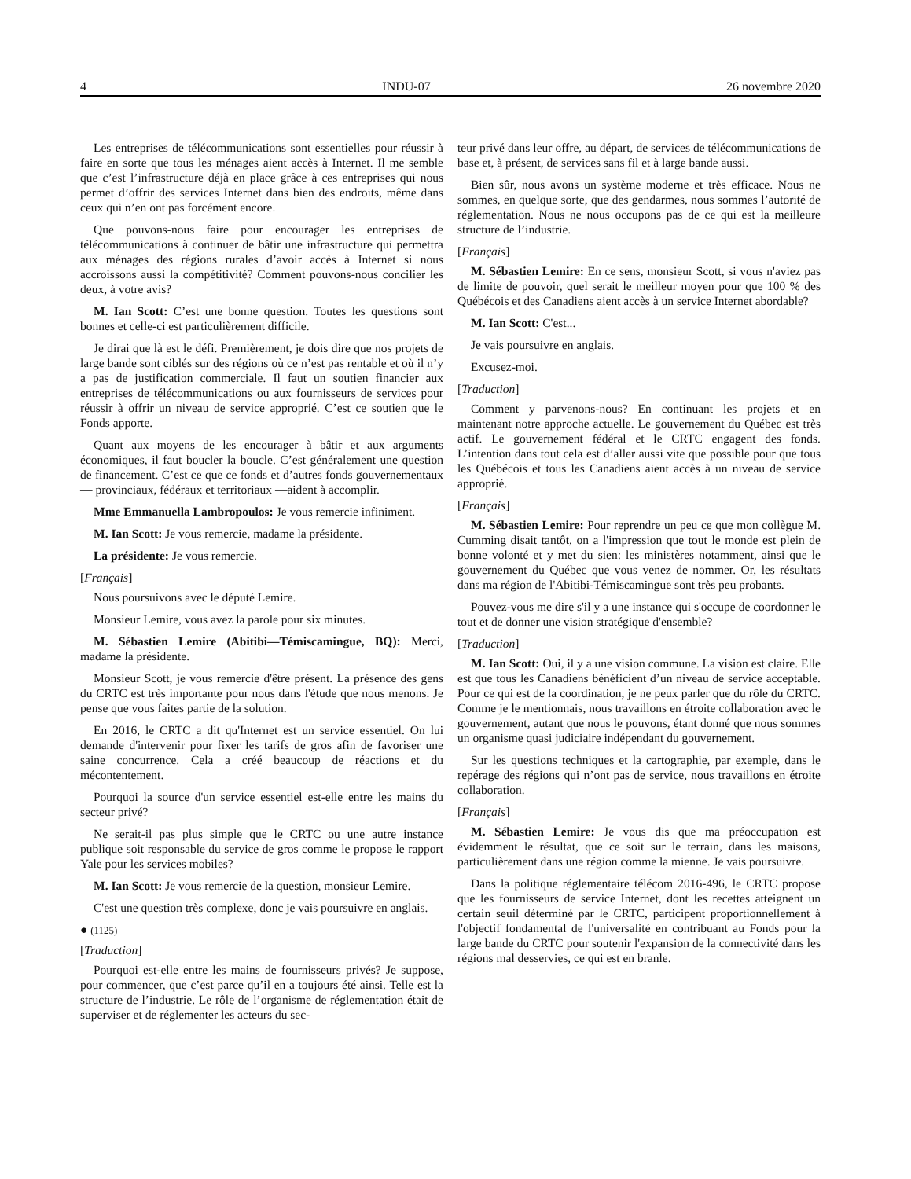4 INDU-07 26 novembre 2020
Les entreprises de télécommunications sont essentielles pour réussir à faire en sorte que tous les ménages aient accès à Internet. Il me semble que c’est l’infrastructure déjà en place grâce à ces entreprises qui nous permet d’offrir des services Internet dans bien des endroits, même dans ceux qui n’en ont pas forcément encore.
Que pouvons-nous faire pour encourager les entreprises de télécommunications à continuer de bâtir une infrastructure qui permettra aux ménages des régions rurales d’avoir accès à Internet si nous accroissons aussi la compétitivité? Comment pouvons-nous concilier les deux, à votre avis?
M. Ian Scott: C’est une bonne question. Toutes les questions sont bonnes et celle-ci est particulièrement difficile.
Je dirai que là est le défi. Premièrement, je dois dire que nos projets de large bande sont ciblés sur des régions où ce n’est pas rentable et où il n’y a pas de justification commerciale. Il faut un soutien financier aux entreprises de télécommunications ou aux fournisseurs de services pour réussir à offrir un niveau de service approprié. C’est ce soutien que le Fonds apporte.
Quant aux moyens de les encourager à bâtir et aux arguments économiques, il faut boucler la boucle. C’est généralement une question de financement. C’est ce que ce fonds et d’autres fonds gouvernementaux — provinciaux, fédéraux et territoriaux —aident à accomplir.
Mme Emmanuella Lambropoulos: Je vous remercie infiniment.
M. Ian Scott: Je vous remercie, madame la présidente.
La présidente: Je vous remercie.
[Français]
Nous poursuivons avec le député Lemire.
Monsieur Lemire, vous avez la parole pour six minutes.
M. Sébastien Lemire (Abitibi—Témiscamingue, BQ): Merci, madame la présidente.
Monsieur Scott, je vous remercie d'être présent. La présence des gens du CRTC est très importante pour nous dans l'étude que nous menons. Je pense que vous faites partie de la solution.
En 2016, le CRTC a dit qu'Internet est un service essentiel. On lui demande d'intervenir pour fixer les tarifs de gros afin de favoriser une saine concurrence. Cela a créé beaucoup de réactions et du mécontentement.
Pourquoi la source d'un service essentiel est-elle entre les mains du secteur privé?
Ne serait-il pas plus simple que le CRTC ou une autre instance publique soit responsable du service de gros comme le propose le rapport Yale pour les services mobiles?
M. Ian Scott: Je vous remercie de la question, monsieur Lemire.
C'est une question très complexe, donc je vais poursuivre en anglais.
● (1125)
[Traduction]
Pourquoi est-elle entre les mains de fournisseurs privés? Je suppose, pour commencer, que c’est parce qu’il en a toujours été ainsi. Telle est la structure de l’industrie. Le rôle de l’organisme de réglementation était de superviser et de réglementer les acteurs du sec-
teur privé dans leur offre, au départ, de services de télécommunications de base et, à présent, de services sans fil et à large bande aussi.
Bien sûr, nous avons un système moderne et très efficace. Nous ne sommes, en quelque sorte, que des gendarmes, nous sommes l’autorité de réglementation. Nous ne nous occupons pas de ce qui est la meilleure structure de l’industrie.
[Français]
M. Sébastien Lemire: En ce sens, monsieur Scott, si vous n'aviez pas de limite de pouvoir, quel serait le meilleur moyen pour que 100 % des Québécois et des Canadiens aient accès à un service Internet abordable?
M. Ian Scott: C'est...
Je vais poursuivre en anglais.
Excusez-moi.
[Traduction]
Comment y parvenons-nous? En continuant les projets et en maintenant notre approche actuelle. Le gouvernement du Québec est très actif. Le gouvernement fédéral et le CRTC engagent des fonds. L’intention dans tout cela est d’aller aussi vite que possible pour que tous les Québécois et tous les Canadiens aient accès à un niveau de service approprié.
[Français]
M. Sébastien Lemire: Pour reprendre un peu ce que mon collègue M. Cumming disait tantôt, on a l'impression que tout le monde est plein de bonne volonté et y met du sien: les ministères notamment, ainsi que le gouvernement du Québec que vous venez de nommer. Or, les résultats dans ma région de l'Abitibi-Témiscamingue sont très peu probants.
Pouvez-vous me dire s'il y a une instance qui s'occupe de coordonner le tout et de donner une vision stratégique d'ensemble?
[Traduction]
M. Ian Scott: Oui, il y a une vision commune. La vision est claire. Elle est que tous les Canadiens bénéficient d’un niveau de service acceptable. Pour ce qui est de la coordination, je ne peux parler que du rôle du CRTC. Comme je le mentionnais, nous travaillons en étroite collaboration avec le gouvernement, autant que nous le pouvons, étant donné que nous sommes un organisme quasi judiciaire indépendant du gouvernement.
Sur les questions techniques et la cartographie, par exemple, dans le repérage des régions qui n’ont pas de service, nous travaillons en étroite collaboration.
[Français]
M. Sébastien Lemire: Je vous dis que ma préoccupation est évidemment le résultat, que ce soit sur le terrain, dans les maisons, particulièrement dans une région comme la mienne. Je vais poursuivre.
Dans la politique réglementaire télécom 2016-496, le CRTC propose que les fournisseurs de service Internet, dont les recettes atteignent un certain seuil déterminé par le CRTC, participent proportionnellement à l'objectif fondamental de l'universalité en contribuant au Fonds pour la large bande du CRTC pour soutenir l'expansion de la connectivité dans les régions mal desservies, ce qui est en branle.